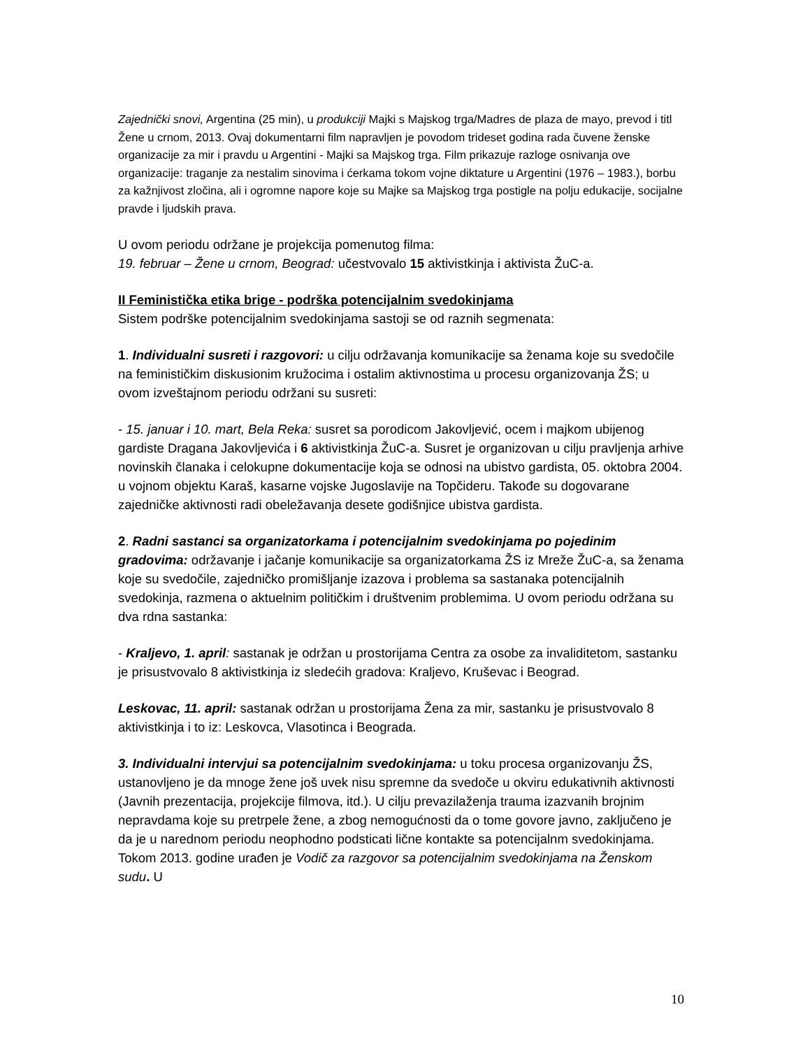Zajednički snovi, Argentina (25 min), u produkciji Majki s Majskog trga/Madres de plaza de mayo, prevod i titl Žene u crnom, 2013. Ovaj dokumentarni film napravljen je povodom trideset godina rada čuvene ženske organizacije za mir i pravdu u Argentini - Majki sa Majskog trga. Film prikazuje razloge osnivanja ove organizacije: traganje za nestalim sinovima i ćerkama tokom vojne diktature u Argentini (1976 – 1983.), borbu za kažnjivost zločina, ali i ogromne napore koje su Majke sa Majskog trga postigle na polju edukacije, socijalne pravde i ljudskih prava.
U ovom periodu održane je projekcija pomenutog filma:
19. februar – Žene u crnom, Beograd: učestvovalo 15 aktivistkinja i aktivista ŽuC-a.
II Feministička etika brige - podrška potencijalnim svedokinjama
Sistem podrške potencijalnim svedokinjama sastoji se od raznih segmenata:
1. Individualni susreti i razgovori: u cilju održavanja komunikacije sa ženama koje su svedočile na feminističkim diskusionim kružocima i ostalim aktivnostima u procesu organizovanja ŽS; u ovom izveštajnom periodu održani su susreti:
- 15. januar i 10. mart, Bela Reka: susret sa porodicom Jakovljević, ocem i majkom ubijenog gardiste Dragana Jakovljevića i 6 aktivistkinja ŽuC-a. Susret je organizovan u cilju pravljenja arhive novinskih članaka i celokupne dokumentacije koja se odnosi na ubistvo gardista, 05. oktobra 2004. u vojnom objektu Karaš, kasarne vojske Jugoslavije na Topčideru. Takođe su dogovarane zajedničke aktivnosti radi obeležavanja desete godišnjice ubistva gardista.
2. Radni sastanci sa organizatorkama i potencijalnim svedokinjama po pojedinim gradovima: održavanje i jačanje komunikacije sa organizatorkama ŽS iz Mreže ŽuC-a, sa ženama koje su svedočile, zajedničko promišljanje izazova i problema sa sastanaka potencijalnih svedokinja, razmena o aktuelnim političkim i društvenim problemima. U ovom periodu održana su dva rdna sastanka:
- Kraljevo, 1. april: sastanak je održan u prostorijama Centra za osobe za invaliditetom, sastanku je prisustvovalo 8 aktivistkinja iz sledećih gradova: Kraljevo, Kruševac i Beograd.
Leskovac, 11. april: sastanak održan u prostorijama Žena za mir, sastanku je prisustvovalo 8 aktivistkinja i to iz: Leskovca, Vlasotinca i Beograda.
3. Individualni intervjui sa potencijalnim svedokinjama: u toku procesa organizovanju ŽS, ustanovljeno je da mnoge žene još uvek nisu spremne da svedoče u okviru edukativnih aktivnosti (Javnih prezentacija, projekcije filmova, itd.). U cilju prevazilaženja trauma izazvanih brojnim nepravdama koje su pretrpele žene, a zbog nemogućnosti da o tome govore javno, zaključeno je da je u narednom periodu neophodno podsticati lične kontakte sa potencijalnm svedokinjama. Tokom 2013. godine urađen je Vodič za razgovor sa potencijalnim svedokinjama na Ženskom sudu. U
10